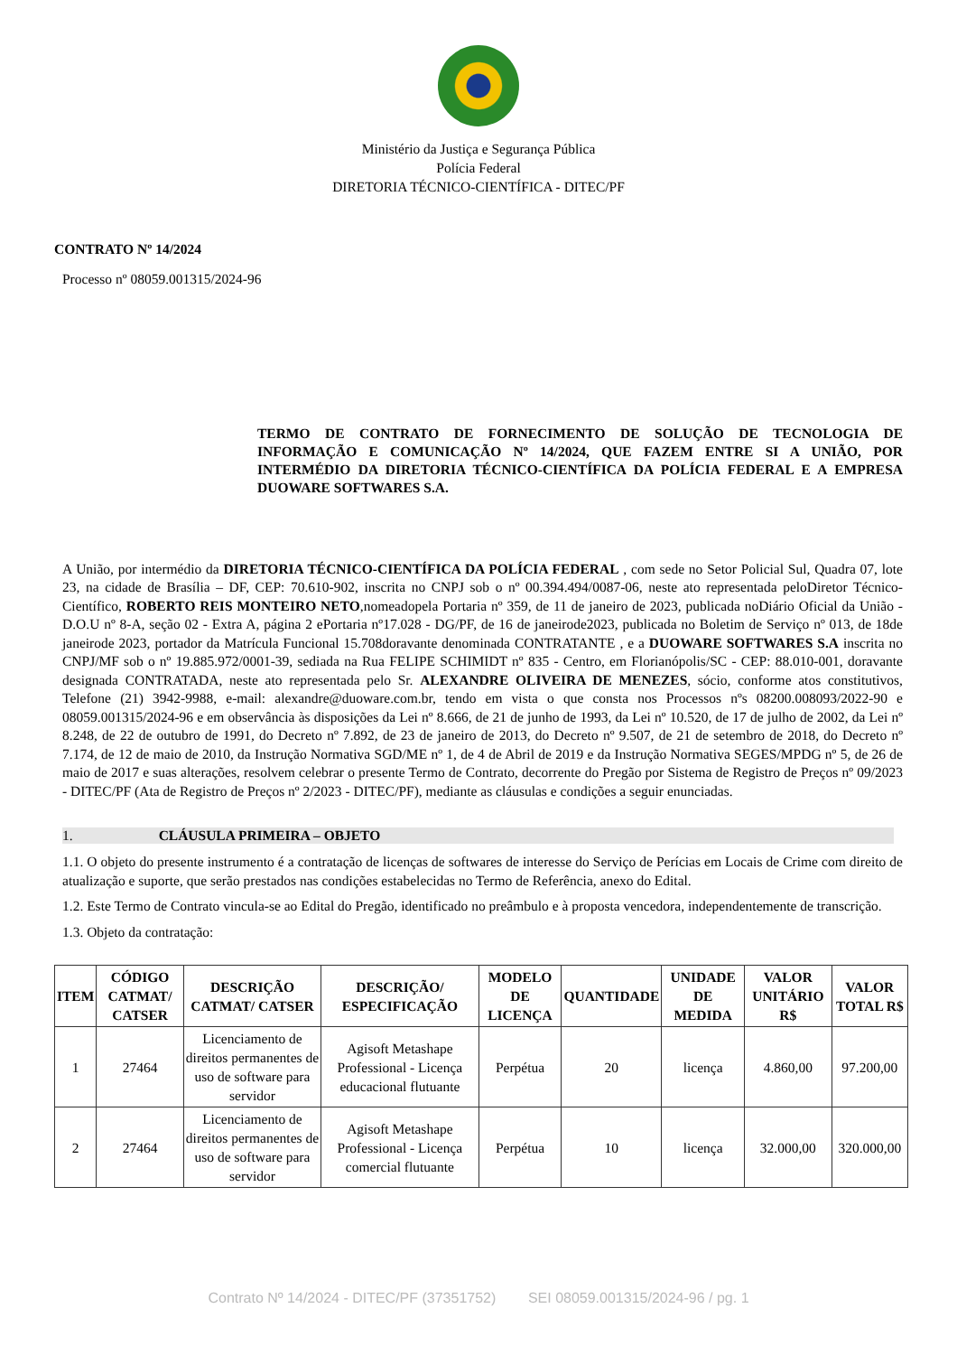Ministério da Justiça e Segurança Pública
Polícia Federal
DIRETORIA TÉCNICO-CIENTÍFICA - DITEC/PF
CONTRATO Nº 14/2024
Processo nº 08059.001315/2024-96
TERMO DE CONTRATO DE FORNECIMENTO DE SOLUÇÃO DE TECNOLOGIA DE INFORMAÇÃO E COMUNICAÇÃO Nº 14/2024, QUE FAZEM ENTRE SI A UNIÃO, POR INTERMÉDIO DA DIRETORIA TÉCNICO-CIENTÍFICA DA POLÍCIA FEDERAL E A EMPRESA DUOWARE SOFTWARES S.A.
A União, por intermédio da DIRETORIA TÉCNICO-CIENTÍFICA DA POLÍCIA FEDERAL , com sede no Setor Policial Sul, Quadra 07, lote 23, na cidade de Brasília – DF, CEP: 70.610-902, inscrita no CNPJ sob o nº 00.394.494/0087-06, neste ato representada peloDiretor Técnico-Científico, ROBERTO REIS MONTEIRO NETO,nomeadopela Portaria nº 359, de 11 de janeiro de 2023, publicada noDiário Oficial da União - D.O.U nº 8-A, seção 02 - Extra A, página 2 ePortaria nº17.028 - DG/PF, de 16 de janeirode2023, publicada no Boletim de Serviço nº 013, de 18de janeirode 2023, portador da Matrícula Funcional 15.708doravante denominada CONTRATANTE , e a DUOWARE SOFTWARES S.A inscrita no CNPJ/MF sob o nº 19.885.972/0001-39, sediada na Rua FELIPE SCHIMIDT nº 835 - Centro, em Florianópolis/SC - CEP: 88.010-001, doravante designada CONTRATADA, neste ato representada pelo Sr. ALEXANDRE OLIVEIRA DE MENEZES, sócio, conforme atos constitutivos, Telefone (21) 3942-9988, e-mail: alexandre@duoware.com.br, tendo em vista o que consta nos Processos nºs 08200.008093/2022-90 e 08059.001315/2024-96 e em observância às disposições da Lei nº 8.666, de 21 de junho de 1993, da Lei nº 10.520, de 17 de julho de 2002, da Lei nº 8.248, de 22 de outubro de 1991, do Decreto nº 7.892, de 23 de janeiro de 2013, do Decreto nº 9.507, de 21 de setembro de 2018, do Decreto nº 7.174, de 12 de maio de 2010, da Instrução Normativa SGD/ME nº 1, de 4 de Abril de 2019 e da Instrução Normativa SEGES/MPDG nº 5, de 26 de maio de 2017 e suas alterações, resolvem celebrar o presente Termo de Contrato, decorrente do Pregão por Sistema de Registro de Preços nº 09/2023 - DITEC/PF (Ata de Registro de Preços nº 2/2023 - DITEC/PF), mediante as cláusulas e condições a seguir enunciadas.
1. CLÁUSULA PRIMEIRA – OBJETO
1.1. O objeto do presente instrumento é a contratação de licenças de softwares de interesse do Serviço de Perícias em Locais de Crime com direito de atualização e suporte, que serão prestados nas condições estabelecidas no Termo de Referência, anexo do Edital.
1.2. Este Termo de Contrato vincula-se ao Edital do Pregão, identificado no preâmbulo e à proposta vencedora, independentemente de transcrição.
1.3. Objeto da contratação:
| ITEM | CÓDIGO CATMAT/ CATSER | DESCRIÇÃO CATMAT/ CATSER | DESCRIÇÃO/ ESPECIFICAÇÃO | MODELO DE LICENÇA | QUANTIDADE | UNIDADE DE MEDIDA | VALOR UNITÁRIO R$ | VALOR TOTAL R$ |
| --- | --- | --- | --- | --- | --- | --- | --- | --- |
| 1 | 27464 | Licenciamento de direitos permanentes de uso de software para servidor | Agisoft Metashape Professional - Licença educacional flutuante | Perpétua | 20 | licença | 4.860,00 | 97.200,00 |
| 2 | 27464 | Licenciamento de direitos permanentes de uso de software para servidor | Agisoft Metashape Professional - Licença comercial flutuante | Perpétua | 10 | licença | 32.000,00 | 320.000,00 |
Contrato Nº 14/2024 - DITEC/PF (37351752) SEI 08059.001315/2024-96 / pg. 1